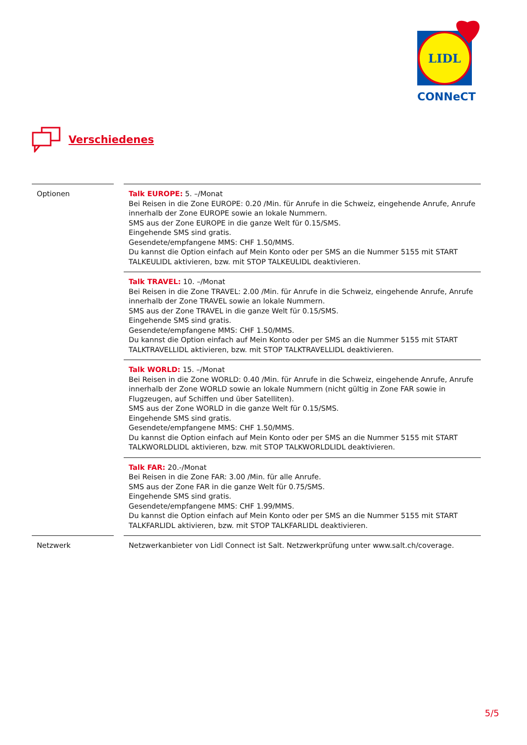LIDL
CONNeCT
Verschiedenes
| Optionen | Talk EUROPE: 5. –/Monat Bei Reisen in die Zone EUROPE: 0.20 /Min. für Anrufe in die Schweiz, eingehende Anrufe, Anrufe innerhalb der Zone EUROPE sowie an lokale Nummern. SMS aus der Zone EUROPE in die ganze Welt für 0.15/SMS. Eingehende SMS sind gratis. Gesendete/empfangene MMS: CHF 1.50/MMS. Du kannst die Option einfach auf Mein Konto oder per SMS an die Nummer 5155 mit START TALKEULIDL aktivieren, bzw. mit STOP TALKEULIDL deaktivieren. |
| | Talk TRAVEL: 10. –/Monat Bei Reisen in die Zone TRAVEL: 2.00 /Min. für Anrufe in die Schweiz, eingehende Anrufe, Anrufe innerhalb der Zone TRAVEL sowie an lokale Nummern. SMS aus der Zone TRAVEL in die ganze Welt für 0.15/SMS. Eingehende SMS sind gratis. Gesendete/empfangene MMS: CHF 1.50/MMS. Du kannst die Option einfach auf Mein Konto oder per SMS an die Nummer 5155 mit START TALKTRAVELLIDL aktivieren, bzw. mit STOP TALKTRAVELLIDL deaktivieren. |
| | Talk WORLD: 15. –/Monat Bei Reisen in die Zone WORLD: 0.40 /Min. für Anrufe in die Schweiz, eingehende Anrufe, Anrufe innerhalb der Zone WORLD sowie an lokale Nummern (nicht gültig in Zone FAR sowie in Flugzeugen, auf Schiffen und über Satelliten). SMS aus der Zone WORLD in die ganze Welt für 0.15/SMS. Eingehende SMS sind gratis. Gesendete/empfangene MMS: CHF 1.50/MMS. Du kannst die Option einfach auf Mein Konto oder per SMS an die Nummer 5155 mit START TALKWORLDLIDL aktivieren, bzw. mit STOP TALKWORLDLIDL deaktivieren. |
| | Talk FAR: 20.-/Monat Bei Reisen in die Zone FAR: 3.00 /Min. für alle Anrufe. SMS aus der Zone FAR in die ganze Welt für 0.75/SMS. Eingehende SMS sind gratis. Gesendete/empfangene MMS: CHF 1.99/MMS. Du kannst die Option einfach auf Mein Konto oder per SMS an die Nummer 5155 mit START TALKFARLIDL aktivieren, bzw. mit STOP TALKFARLIDL deaktivieren. |
| Netzwerk | Netzwerkanbieter von Lidl Connect ist Salt. Netzwerkprüfung unter www.salt.ch/coverage. |
5/5